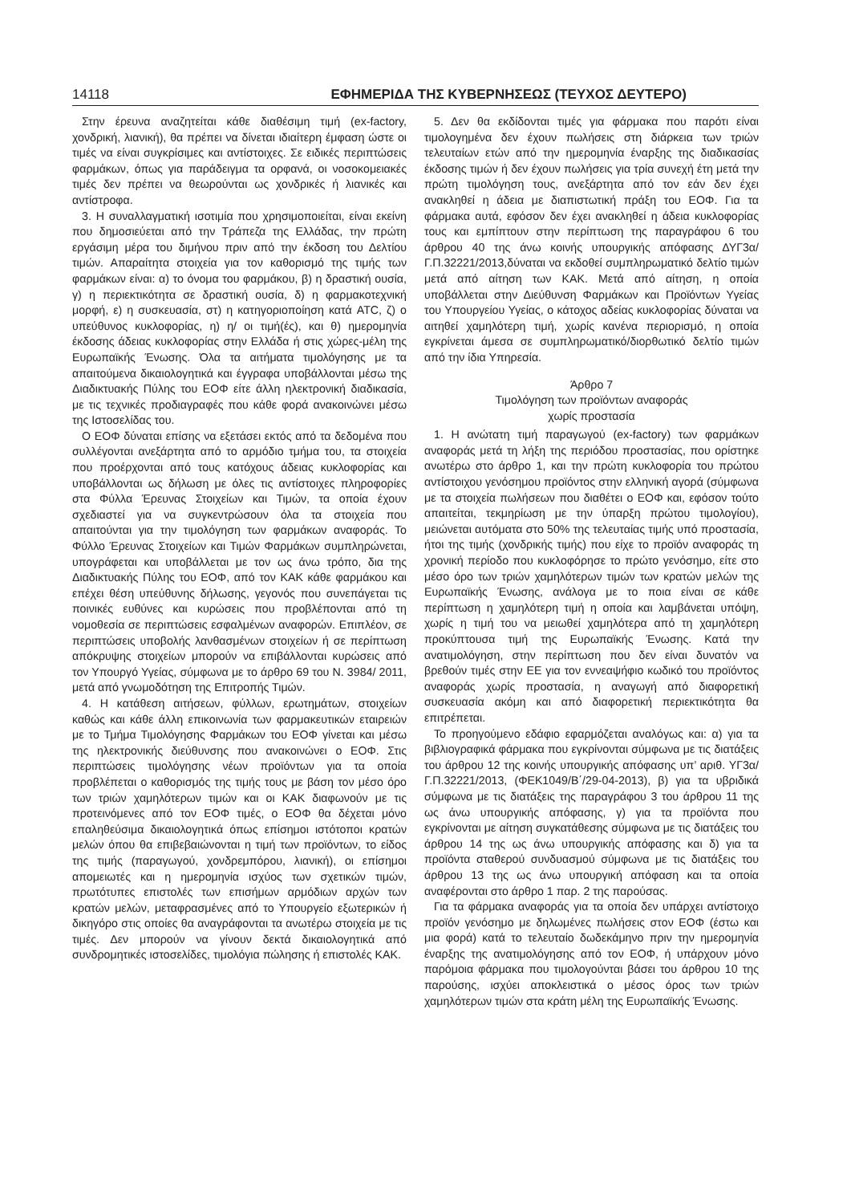14118 ΕΦΗΜΕΡΙΔΑ ΤΗΣ ΚΥΒΕΡΝΗΣΕΩΣ (ΤΕΥΧΟΣ ΔΕΥΤΕΡΟ)
Στην έρευνα αναζητείται κάθε διαθέσιμη τιμή (ex-factory, χονδρική, λιανική), θα πρέπει να δίνεται ιδιαίτερη έμφαση ώστε οι τιμές να είναι συγκρίσιμες και αντίστοιχες. Σε ειδικές περιπτώσεις φαρμάκων, όπως για παράδειγμα τα ορφανά, οι νοσοκομειακές τιμές δεν πρέπει να θεωρούνται ως χονδρικές ή λιανικές και αντίστροφα.
3. Η συναλλαγματική ισοτιμία που χρησιμοποιείται, είναι εκείνη που δημοσιεύεται από την Τράπεζα της Ελλάδας, την πρώτη εργάσιμη μέρα του διμήνου πριν από την έκδοση του Δελτίου τιμών. Απαραίτητα στοιχεία για τον καθορισμό της τιμής των φαρμάκων είναι: α) το όνομα του φαρμάκου, β) η δραστική ουσία, γ) η περιεκτικότητα σε δραστική ουσία, δ) η φαρμακοτεχνική μορφή, ε) η συσκευασία, στ) η κατηγοριοποίηση κατά ATC, ζ) ο υπεύθυνος κυκλοφορίας, η) η/ οι τιμή(ές), και θ) ημερομηνία έκδοσης άδειας κυκλοφορίας στην Ελλάδα ή στις χώρες-μέλη της Ευρωπαϊκής Ένωσης. Όλα τα αιτήματα τιμολόγησης με τα απαιτούμενα δικαιολογητικά και έγγραφα υποβάλλονται μέσω της Διαδικτυακής Πύλης του ΕΟΦ είτε άλλη ηλεκτρονική διαδικασία, με τις τεχνικές προδιαγραφές που κάθε φορά ανακοινώνει μέσω της Ιστοσελίδας του.
Ο ΕΟΦ δύναται επίσης να εξετάσει εκτός από τα δεδομένα που συλλέγονται ανεξάρτητα από το αρμόδιο τμήμα του, τα στοιχεία που προέρχονται από τους κατόχους άδειας κυκλοφορίας και υποβάλλονται ως δήλωση με όλες τις αντίστοιχες πληροφορίες στα Φύλλα Έρευνας Στοιχείων και Τιμών, τα οποία έχουν σχεδιαστεί για να συγκεντρώσουν όλα τα στοιχεία που απαιτούνται για την τιμολόγηση των φαρμάκων αναφοράς. Το Φύλλο Έρευνας Στοιχείων και Τιμών Φαρμάκων συμπληρώνεται, υπογράφεται και υποβάλλεται με τον ως άνω τρόπο, δια της Διαδικτυακής Πύλης του ΕΟΦ, από τον ΚΑΚ κάθε φαρμάκου και επέχει θέση υπεύθυνης δήλωσης, γεγονός που συνεπάγεται τις ποινικές ευθύνες και κυρώσεις που προβλέπονται από τη νομοθεσία σε περιπτώσεις εσφαλμένων αναφορών. Επιπλέον, σε περιπτώσεις υποβολής λανθασμένων στοιχείων ή σε περίπτωση απόκρυψης στοιχείων μπορούν να επιβάλλονται κυρώσεις από τον Υπουργό Υγείας, σύμφωνα με το άρθρο 69 του Ν. 3984/ 2011, μετά από γνωμοδότηση της Επιτροπής Τιμών.
4. Η κατάθεση αιτήσεων, φύλλων, ερωτημάτων, στοιχείων καθώς και κάθε άλλη επικοινωνία των φαρμακευτικών εταιρειών με το Τμήμα Τιμολόγησης Φαρμάκων του ΕΟΦ γίνεται και μέσω της ηλεκτρονικής διεύθυνσης που ανακοινώνει ο ΕΟΦ. Στις περιπτώσεις τιμολόγησης νέων προϊόντων για τα οποία προβλέπεται ο καθορισμός της τιμής τους με βάση τον μέσο όρο των τριών χαμηλότερων τιμών και οι ΚΑΚ διαφωνούν με τις προτεινόμενες από τον ΕΟΦ τιμές, ο ΕΟΦ θα δέχεται μόνο επαληθεύσιμα δικαιολογητικά όπως επίσημοι ιστότοποι κρατών μελών όπου θα επιβεβαιώνονται η τιμή των προϊόντων, το είδος της τιμής (παραγωγού, χονδρεμπόρου, λιανική), οι επίσημοι απομειωτές και η ημερομηνία ισχύος των σχετικών τιμών, πρωτότυπες επιστολές των επισήμων αρμόδιων αρχών των κρατών μελών, μεταφρασμένες από το Υπουργείο εξωτερικών ή δικηγόρο στις οποίες θα αναγράφονται τα ανωτέρω στοιχεία με τις τιμές. Δεν μπορούν να γίνουν δεκτά δικαιολογητικά από συνδρομητικές ιστοσελίδες, τιμολόγια πώλησης ή επιστολές ΚΑΚ.
5. Δεν θα εκδίδονται τιμές για φάρμακα που παρότι είναι τιμολογημένα δεν έχουν πωλήσεις στη διάρκεια των τριών τελευταίων ετών από την ημερομηνία έναρξης της διαδικασίας έκδοσης τιμών ή δεν έχουν πωλήσεις για τρία συνεχή έτη μετά την πρώτη τιμολόγηση τους, ανεξάρτητα από τον εάν δεν έχει ανακληθεί η άδεια με διαπιστωτική πράξη του ΕΟΦ. Για τα φάρμακα αυτά, εφόσον δεν έχει ανακληθεί η άδεια κυκλοφορίας τους και εμπίπτουν στην περίπτωση της παραγράφου 6 του άρθρου 40 της άνω κοινής υπουργικής απόφασης ΔΥΓ3α/Γ.Π.32221/2013,δύναται να εκδοθεί συμπληρωματικό δελτίο τιμών μετά από αίτηση των ΚΑΚ. Μετά από αίτηση, η οποία υποβάλλεται στην Διεύθυνση Φαρμάκων και Προϊόντων Υγείας του Υπουργείου Υγείας, ο κάτοχος αδείας κυκλοφορίας δύναται να αιτηθεί χαμηλότερη τιμή, χωρίς κανένα περιορισμό, η οποία εγκρίνεται άμεσα σε συμπληρωματικό/διορθωτικό δελτίο τιμών από την ίδια Υπηρεσία.
Άρθρο 7
Τιμολόγηση των προϊόντων αναφοράς
χωρίς προστασία
1. Η ανώτατη τιμή παραγωγού (ex-factory) των φαρμάκων αναφοράς μετά τη λήξη της περιόδου προστασίας, που ορίστηκε ανωτέρω στο άρθρο 1, και την πρώτη κυκλοφορία του πρώτου αντίστοιχου γενόσημου προϊόντος στην ελληνική αγορά (σύμφωνα με τα στοιχεία πωλήσεων που διαθέτει ο ΕΟΦ και, εφόσον τούτο απαιτείται, τεκμηρίωση με την ύπαρξη πρώτου τιμολογίου), μειώνεται αυτόματα στο 50% της τελευταίας τιμής υπό προστασία, ήτοι της τιμής (χονδρικής τιμής) που είχε το προϊόν αναφοράς τη χρονική περίοδο που κυκλοφόρησε το πρώτο γενόσημο, είτε στο μέσο όρο των τριών χαμηλότερων τιμών των κρατών μελών της Ευρωπαϊκής Ένωσης, ανάλογα με το ποια είναι σε κάθε περίπτωση η χαμηλότερη τιμή η οποία και λαμβάνεται υπόψη, χωρίς η τιμή του να μειωθεί χαμηλότερα από τη χαμηλότερη προκύπτουσα τιμή της Ευρωπαϊκής Ένωσης. Κατά την ανατιμολόγηση, στην περίπτωση που δεν είναι δυνατόν να βρεθούν τιμές στην ΕΕ για τον εννεαψήφιο κωδικό του προϊόντος αναφοράς χωρίς προστασία, η αναγωγή από διαφορετική συσκευασία ακόμη και από διαφορετική περιεκτικότητα θα επιτρέπεται.
Το προηγούμενο εδάφιο εφαρμόζεται αναλόγως και: α) για τα βιβλιογραφικά φάρμακα που εγκρίνονται σύμφωνα με τις διατάξεις του άρθρου 12 της κοινής υπουργικής απόφασης υπ’ αριθ. ΥΓ3α/Γ.Π.32221/2013, (ΦΕΚ1049/Β΄/29-04-2013), β) για τα υβριδικά σύμφωνα με τις διατάξεις της παραγράφου 3 του άρθρου 11 της ως άνω υπουργικής απόφασης, γ) για τα προϊόντα που εγκρίνονται με αίτηση συγκατάθεσης σύμφωνα με τις διατάξεις του άρθρου 14 της ως άνω υπουργικής απόφασης και δ) για τα προϊόντα σταθερού συνδυασμού σύμφωνα με τις διατάξεις του άρθρου 13 της ως άνω υπουργική απόφαση και τα οποία αναφέρονται στο άρθρο 1 παρ. 2 της παρούσας.
Για τα φάρμακα αναφοράς για τα οποία δεν υπάρχει αντίστοιχο προϊόν γενόσημο με δηλωμένες πωλήσεις στον ΕΟΦ (έστω και μια φορά) κατά το τελευταίο δωδεκάμηνο πριν την ημερομηνία έναρξης της ανατιμολόγησης από τον ΕΟΦ, ή υπάρχουν μόνο παρόμοια φάρμακα που τιμολογούνται βάσει του άρθρου 10 της παρούσης, ισχύει αποκλειστικά ο μέσος όρος των τριών χαμηλότερων τιμών στα κράτη μέλη της Ευρωπαϊκής Ένωσης.